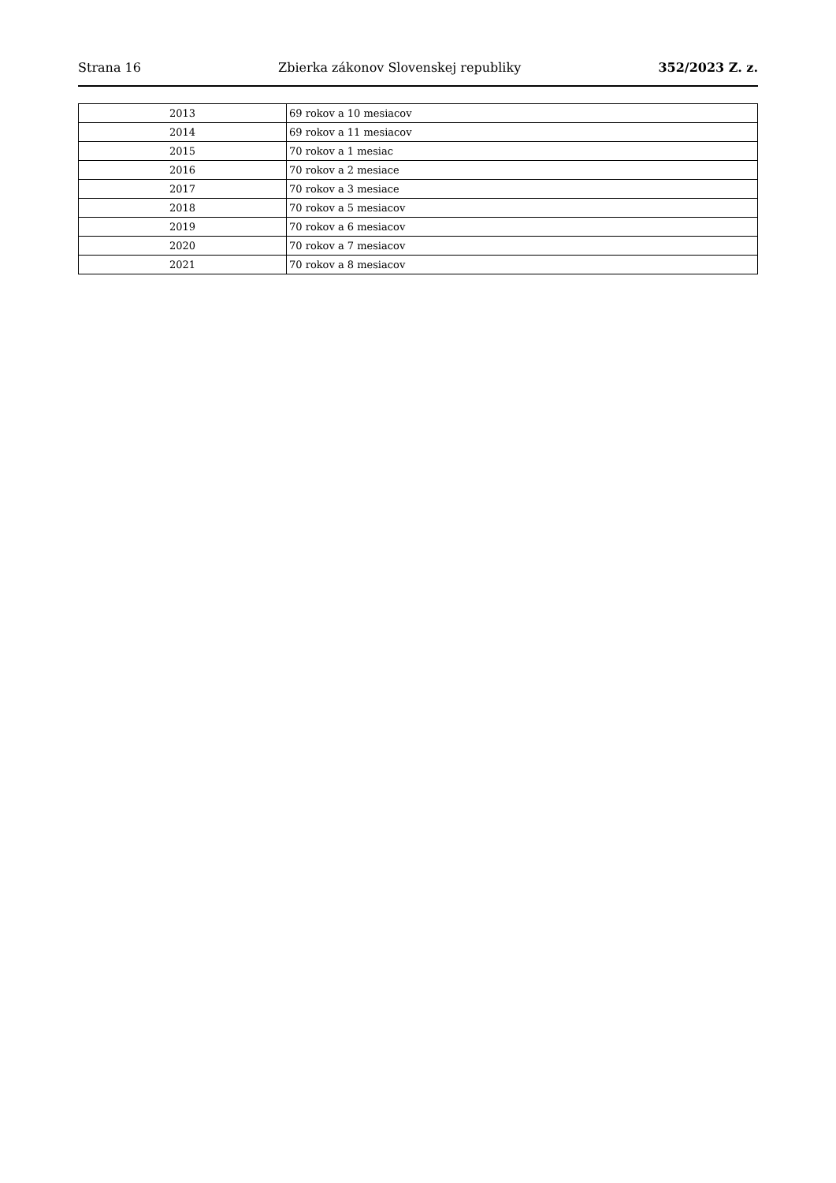Strana 16 Zbierka zákonov Slovenskej republiky 352/2023 Z. z.
| 2013 | 69 rokov a 10 mesiacov |
| 2014 | 69 rokov a 11 mesiacov |
| 2015 | 70 rokov a 1 mesiac |
| 2016 | 70 rokov a 2 mesiace |
| 2017 | 70 rokov a 3 mesiace |
| 2018 | 70 rokov a 5 mesiacov |
| 2019 | 70 rokov a 6 mesiacov |
| 2020 | 70 rokov a 7 mesiacov |
| 2021 | 70 rokov a 8 mesiacov |